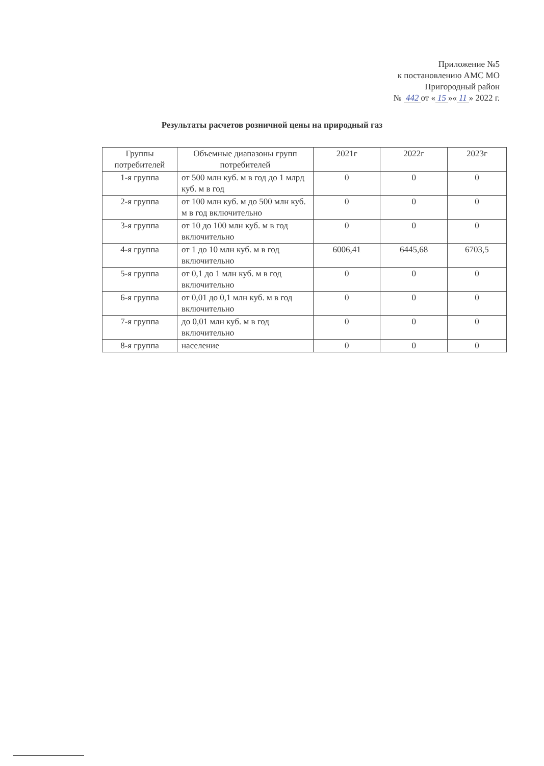Приложение №5
к постановлению АМС МО
Пригородный район
№ 442 от « 15 »« 11 » 2022 г.
Результаты расчетов розничной цены на природный газ
| Группы потребителей | Объемные диапазоны групп потребителей | 2021г | 2022г | 2023г |
| --- | --- | --- | --- | --- |
| 1-я группа | от 500 млн куб. м в год до 1 млрд куб. м в год | 0 | 0 | 0 |
| 2-я группа | от 100 млн куб. м до 500 млн куб. м в год включительно | 0 | 0 | 0 |
| 3-я группа | от 10 до 100 млн куб. м в год включительно | 0 | 0 | 0 |
| 4-я группа | от 1 до 10 млн куб. м в год включительно | 6006,41 | 6445,68 | 6703,5 |
| 5-я группа | от 0,1 до 1 млн куб. м в год включительно | 0 | 0 | 0 |
| 6-я группа | от 0,01 до 0,1 млн куб. м в год включительно | 0 | 0 | 0 |
| 7-я группа | до 0,01 млн куб. м в год включительно | 0 | 0 | 0 |
| 8-я группа | население | 0 | 0 | 0 |